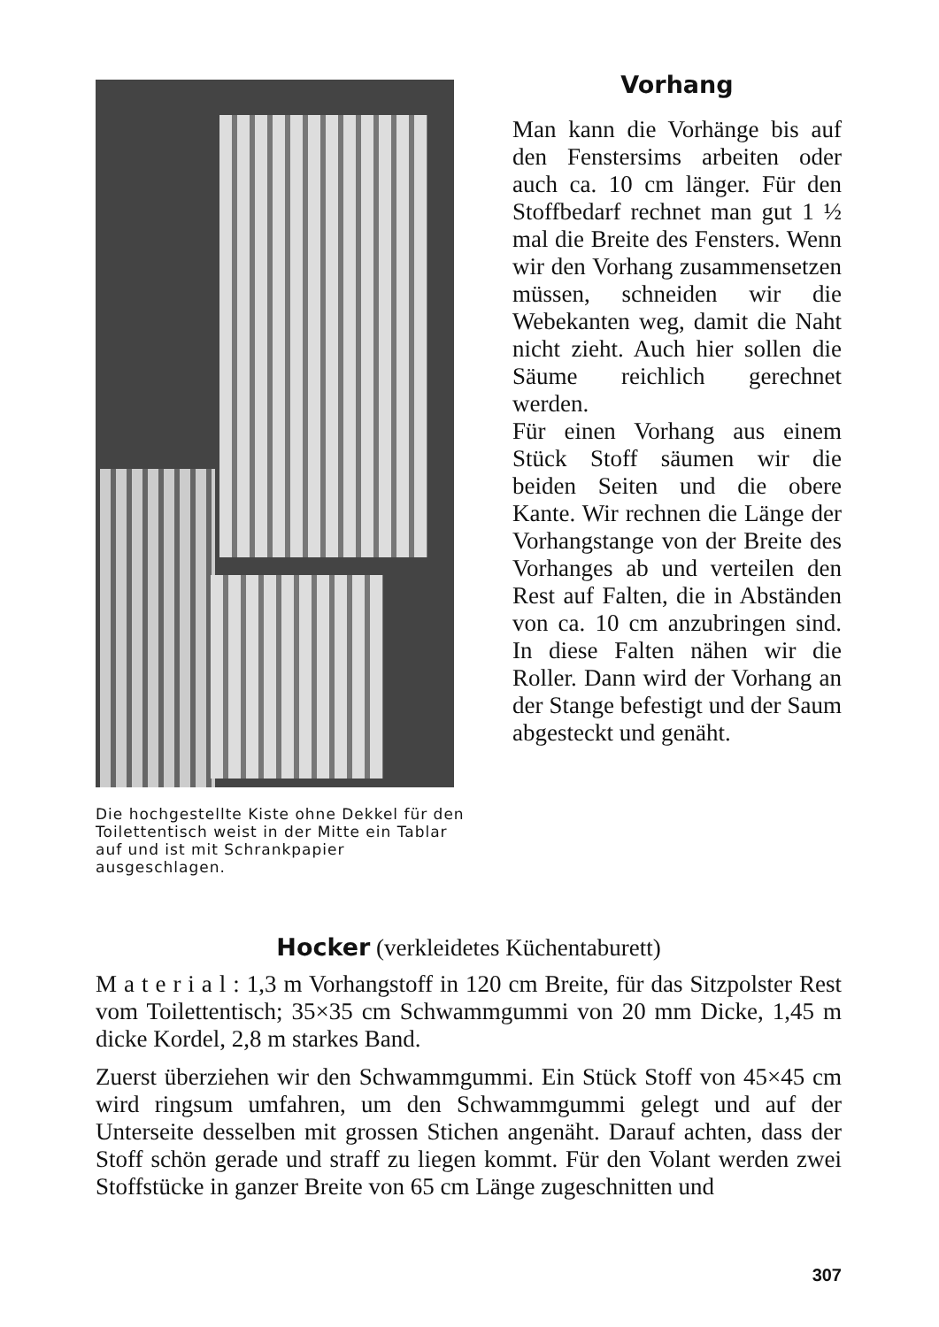Die hochgestellte Kiste ohne Dekkel für den Toilettentisch weist in der Mitte ein Tablar auf und ist mit Schrankpapier ausgeschlagen.
Vorhang
Man kann die Vorhänge bis auf den Fenstersims arbeiten oder auch ca. 10 cm länger. Für den Stoffbedarf rechnet man gut 1 ½ mal die Breite des Fensters. Wenn wir den Vorhang zusammensetzen müssen, schneiden wir die Webekanten weg, damit die Naht nicht zieht. Auch hier sollen die Säume reichlich gerechnet werden.
Für einen Vorhang aus einem Stück Stoff säumen wir die beiden Seiten und die obere Kante. Wir rechnen die Länge der Vorhangstange von der Breite des Vorhanges ab und verteilen den Rest auf Falten, die in Abständen von ca. 10 cm anzubringen sind. In diese Falten nähen wir die Roller. Dann wird der Vorhang an der Stange befestigt und der Saum abgesteckt und genäht.
Hocker (verkleidetes Küchentaburett)
M a t e r i a l : 1,3 m Vorhangstoff in 120 cm Breite, für das Sitzpolster Rest vom Toilettentisch; 35×35 cm Schwammgummi von 20 mm Dicke, 1,45 m dicke Kordel, 2,8 m starkes Band.
Zuerst überziehen wir den Schwammgummi. Ein Stück Stoff von 45×45 cm wird ringsum umfahren, um den Schwammgummi gelegt und auf der Unterseite desselben mit grossen Stichen angenäht. Darauf achten, dass der Stoff schön gerade und straff zu liegen kommt. Für den Volant werden zwei Stoffstücke in ganzer Breite von 65 cm Länge zugeschnitten und
307